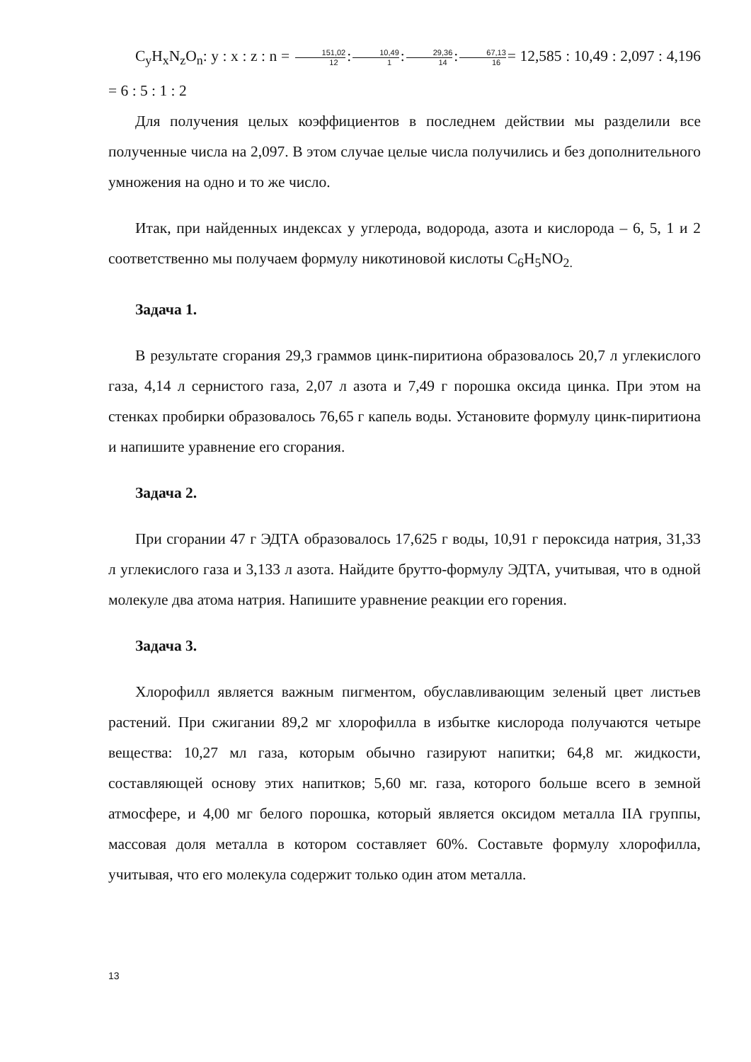C<sub>y</sub>H<sub>x</sub>N<sub>z</sub>O<sub>n</sub>: y : x : z : n = 151,02 12:10,49 1:29,36 14:67,13 16= 12,585 : 10,49 : 2,097 : 4,196 = 6 : 5 : 1 : 2
Для получения целых коэффициентов в последнем действии мы разделили все полученные числа на 2,097. В этом случае целые числа получились и без дополнительного умножения на одно и то же число.
Итак, при найденных индексах у углерода, водорода, азота и кислорода – 6, 5, 1 и 2 соответственно мы получаем формулу никотиновой кислоты C<sub>6</sub>H<sub>5</sub>NO<sub>2.</sub>
Задача 1.
В результате сгорания 29,3 граммов цинк-пиритиона образовалось 20,7 л углекислого газа, 4,14 л сернистого газа, 2,07 л азота и 7,49 г порошка оксида цинка. При этом на стенках пробирки образовалось 76,65 г капель воды. Установите формулу цинк-пиритиона и напишите уравнение его сгорания.
Задача 2.
При сгорании 47 г ЭДТА образовалось 17,625 г воды, 10,91 г пероксида натрия, 31,33 л углекислого газа и 3,133 л азота. Найдите брутто-формулу ЭДТА, учитывая, что в одной молекуле два атома натрия. Напишите уравнение реакции его горения.
Задача 3.
Хлорофилл является важным пигментом, обуславливающим зеленый цвет листьев растений. При сжигании 89,2 мг хлорофилла в избытке кислорода получаются четыре вещества: 10,27 мл газа, которым обычно газируют напитки; 64,8 мг. жидкости, составляющей основу этих напитков; 5,60 мг. газа, которого больше всего в земной атмосфере, и 4,00 мг белого порошка, который является оксидом металла IIA группы, массовая доля металла в котором составляет 60%. Составьте формулу хлорофилла, учитывая, что его молекула содержит только один атом металла.
13